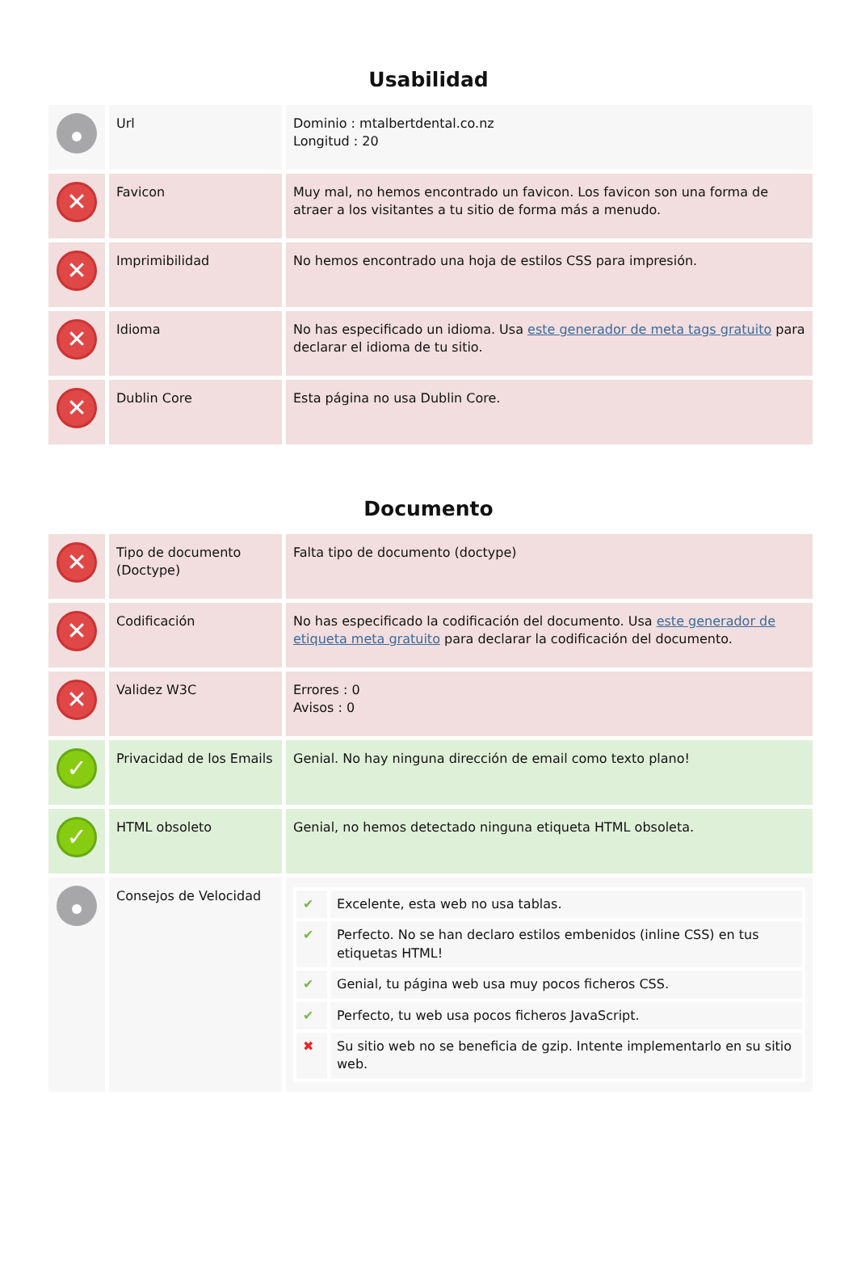Usabilidad
| | Url | Dominio : mtalbertdental.co.nz Longitud : 20 |
| ✕ | Favicon | Muy mal, no hemos encontrado un favicon. Los favicon son una forma de atraer a los visitantes a tu sitio de forma más a menudo. |
| ✕ | Imprimibilidad | No hemos encontrado una hoja de estilos CSS para impresión. |
| ✕ | Idioma | No has especificado un idioma. Usa este generador de meta tags gratuito para declarar el idioma de tu sitio. |
| ✕ | Dublin Core | Esta página no usa Dublin Core. |
Documento
| ✕ | Tipo de documento (Doctype) | Falta tipo de documento (doctype) |
| ✕ | Codificación | No has especificado la codificación del documento. Usa este generador de etiqueta meta gratuito para declarar la codificación del documento. |
| ✕ | Validez W3C | Errores : 0 Avisos : 0 |
| ✓ | Privacidad de los Emails | Genial. No hay ninguna dirección de email como texto plano! |
| ✓ | HTML obsoleto | Genial, no hemos detectado ninguna etiqueta HTML obsoleta. |
| | Consejos de Velocidad | / ✔ / Excelente, esta web no usa tablas. / / ✔ / Perfecto. No se han declaro estilos embenidos (inline CSS) en tus etiquetas HTML! / / ✔ / Genial, tu página web usa muy pocos ficheros CSS. / / ✔ / Perfecto, tu web usa pocos ficheros JavaScript. / / ✖ / Su sitio web no se beneficia de gzip. Intente implementarlo en su sitio web. / |